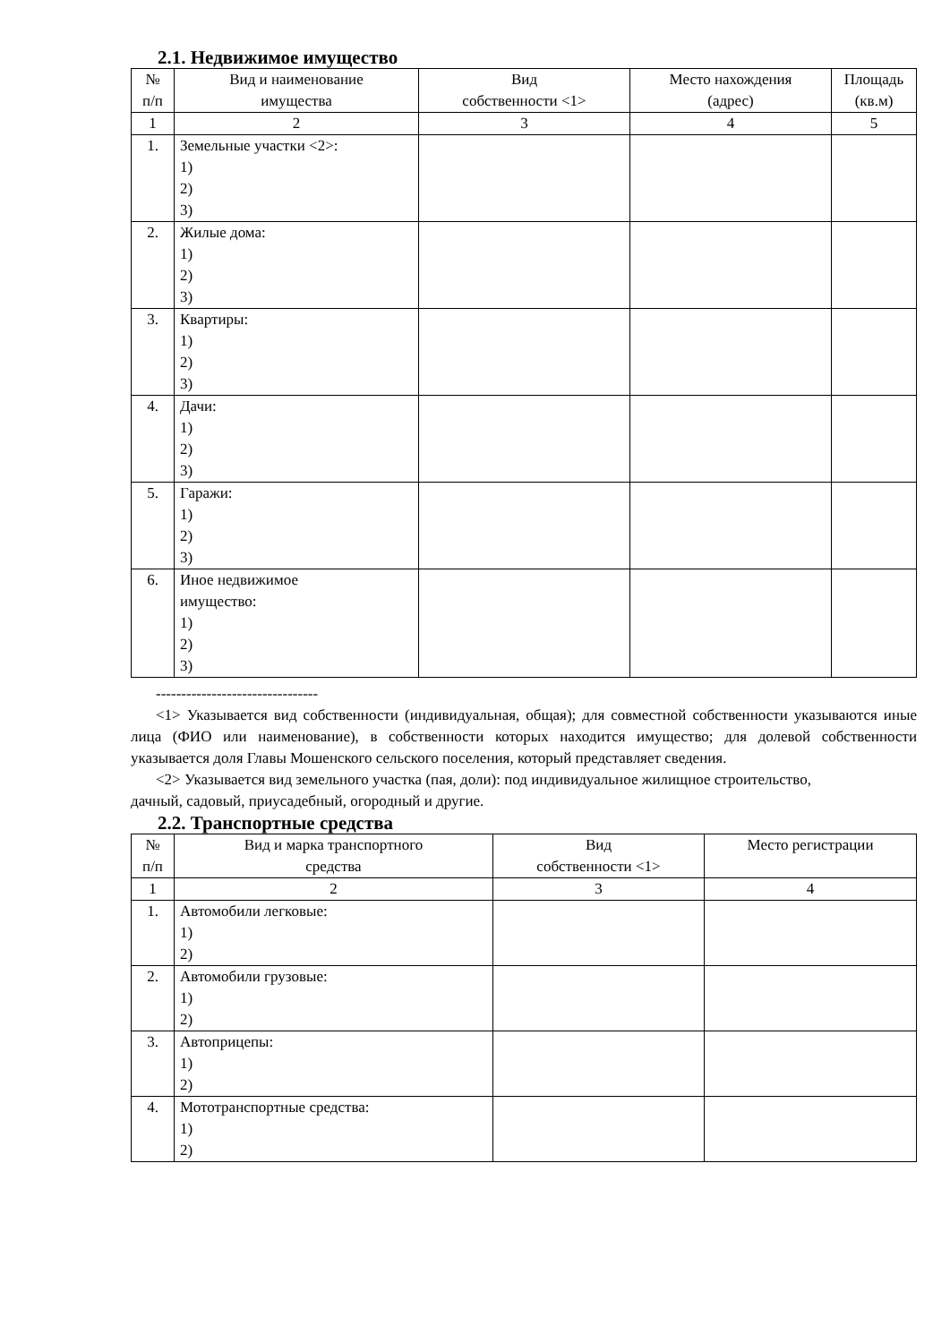2.1. Недвижимое имущество
| № п/п | Вид и наименование имущества | Вид собственности <1> | Место нахождения (адрес) | Площадь (кв.м) |
| --- | --- | --- | --- | --- |
| 1 | 2 | 3 | 4 | 5 |
| 1. | Земельные участки <2>: 1) 2) 3) | | | |
| 2. | Жилые дома: 1) 2) 3) | | | |
| 3. | Квартиры: 1) 2) 3) | | | |
| 4. | Дачи: 1) 2) 3) | | | |
| 5. | Гаражи: 1) 2) 3) | | | |
| 6. | Иное недвижимое имущество: 1) 2) 3) | | | |
--------------------------------
<1> Указывается вид собственности (индивидуальная, общая); для совместной собственности указываются иные лица (ФИО или наименование), в собственности которых находится имущество; для долевой собственности указывается доля Главы Мошенского сельского поселения, который представляет сведения.
<2> Указывается вид земельного участка (пая, доли): под индивидуальное жилищное строительство,
дачный, садовый, приусадебный, огородный и другие.
2.2. Транспортные средства
| № п/п | Вид и марка транспортного средства | Вид собственности <1> | Место регистрации |
| --- | --- | --- | --- |
| 1 | 2 | 3 | 4 |
| 1. | Автомобили легковые: 1) 2) | | |
| 2. | Автомобили грузовые: 1) 2) | | |
| 3. | Автоприцепы: 1) 2) | | |
| 4. | Мототранспортные средства: 1) 2) | | |